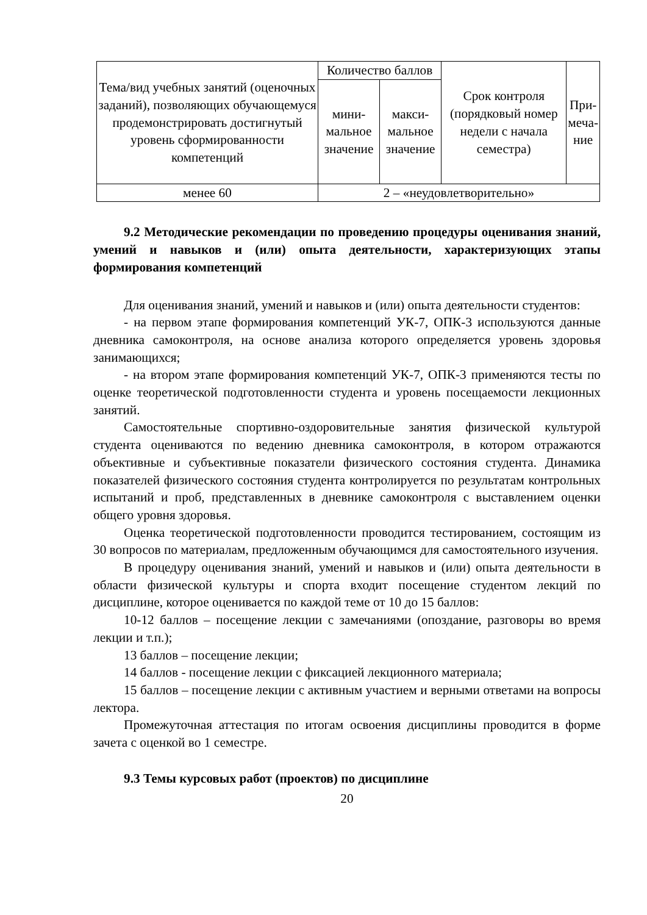| Тема/вид учебных занятий (оценочных заданий), позволяющих обучающемуся продемонстрировать достигнутый уровень сформированности компетенций | Количество баллов | | Срок контроля (порядковый номер недели с начала семестра) | При- меча- ние |
| --- | --- | --- | --- | --- |
| | мини- мальное значение | макси- мальное значение | | |
| менее 60 | 2 – «неудовлетворительно» | | | |
9.2 Методические рекомендации по проведению процедуры оценивания знаний, умений и навыков и (или) опыта деятельности, характеризующих этапы формирования компетенций
Для оценивания знаний, умений и навыков и (или) опыта деятельности студентов:
- на первом этапе формирования компетенций УК-7, ОПК-3 используются данные дневника самоконтроля, на основе анализа которого определяется уровень здоровья занимающихся;
- на втором этапе формирования компетенций УК-7, ОПК-3 применяются тесты по оценке теоретической подготовленности студента и уровень посещаемости лекционных занятий.
Самостоятельные спортивно-оздоровительные занятия физической культурой студента оцениваются по ведению дневника самоконтроля, в котором отражаются объективные и субъективные показатели физического состояния студента. Динамика показателей физического состояния студента контролируется по результатам контрольных испытаний и проб, представленных в дневнике самоконтроля с выставлением оценки общего уровня здоровья.
Оценка теоретической подготовленности проводится тестированием, состоящим из 30 вопросов по материалам, предложенным обучающимся для самостоятельного изучения.
В процедуру оценивания знаний, умений и навыков и (или) опыта деятельности в области физической культуры и спорта входит посещение студентом лекций по дисциплине, которое оценивается по каждой теме от 10 до 15 баллов:
10-12 баллов – посещение лекции с замечаниями (опоздание, разговоры во время лекции и т.п.);
13 баллов – посещение лекции;
14 баллов - посещение лекции с фиксацией лекционного материала;
15 баллов – посещение лекции с активным участием и верными ответами на вопросы лектора.
Промежуточная аттестация по итогам освоения дисциплины проводится в форме зачета с оценкой во 1 семестре.
9.3 Темы курсовых работ (проектов) по дисциплине
20